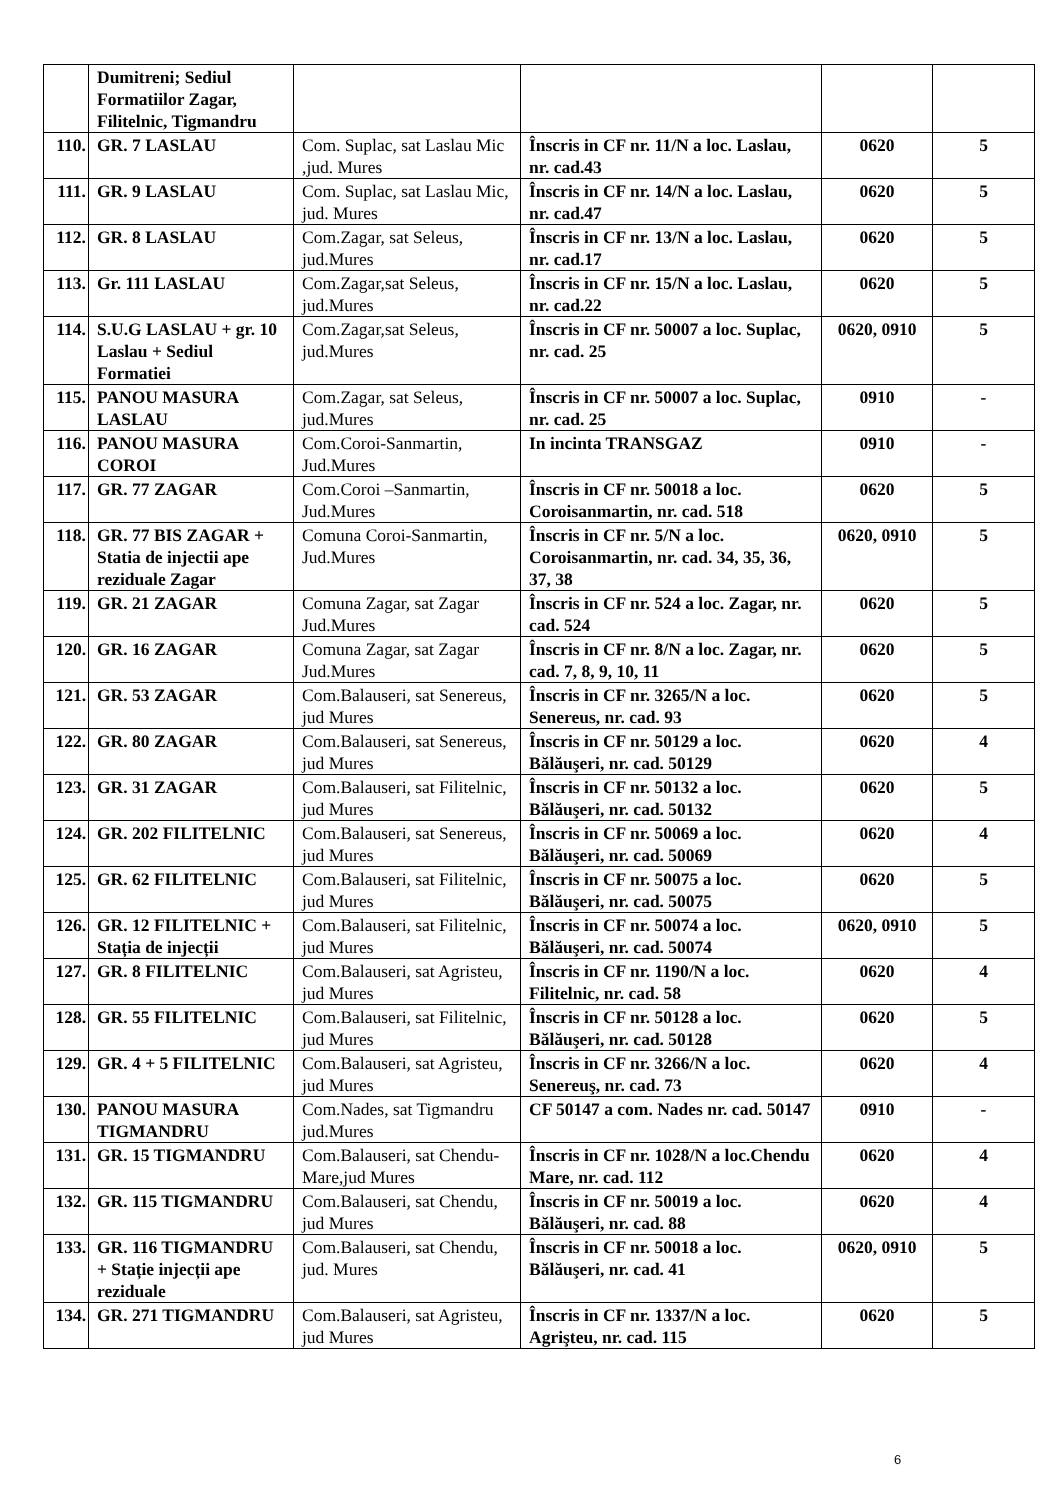| | Dumitreni; Sediul Formatiilor Zagar, Filitelnic, Tigmandru | | | | |
| 110. | GR. 7 LASLAU | Com. Suplac, sat Laslau Mic ,jud. Mures | Înscris in CF nr. 11/N a loc. Laslau, nr. cad.43 | 0620 | 5 |
| 111. | GR. 9 LASLAU | Com. Suplac, sat Laslau Mic, jud. Mures | Înscris in CF nr. 14/N a loc. Laslau, nr. cad.47 | 0620 | 5 |
| 112. | GR. 8 LASLAU | Com.Zagar, sat Seleus, jud.Mures | Înscris in CF nr. 13/N a loc. Laslau, nr. cad.17 | 0620 | 5 |
| 113. | Gr. 111 LASLAU | Com.Zagar,sat Seleus, jud.Mures | Înscris in CF nr. 15/N a loc. Laslau, nr. cad.22 | 0620 | 5 |
| 114. | S.U.G LASLAU + gr. 10 Laslau + Sediul Formatiei | Com.Zagar,sat Seleus, jud.Mures | Înscris in CF nr. 50007 a loc. Suplac, nr. cad. 25 | 0620, 0910 | 5 |
| 115. | PANOU MASURA LASLAU | Com.Zagar, sat Seleus, jud.Mures | Înscris in CF nr. 50007 a loc. Suplac, nr. cad. 25 | 0910 | - |
| 116. | PANOU MASURA COROI | Com.Coroi-Sanmartin, Jud.Mures | In incinta TRANSGAZ | 0910 | - |
| 117. | GR. 77 ZAGAR | Com.Coroi –Sanmartin, Jud.Mures | Înscris in CF nr. 50018 a loc. Coroisanmartin, nr. cad. 518 | 0620 | 5 |
| 118. | GR. 77 BIS ZAGAR + Statia de injectii ape reziduale Zagar | Comuna Coroi-Sanmartin, Jud.Mures | Înscris in CF nr. 5/N a loc. Coroisanmartin, nr. cad. 34, 35, 36, 37, 38 | 0620, 0910 | 5 |
| 119. | GR. 21 ZAGAR | Comuna Zagar, sat Zagar Jud.Mures | Înscris in CF nr. 524 a loc. Zagar, nr. cad. 524 | 0620 | 5 |
| 120. | GR. 16 ZAGAR | Comuna Zagar, sat Zagar Jud.Mures | Înscris in CF nr. 8/N a loc. Zagar, nr. cad. 7, 8, 9, 10, 11 | 0620 | 5 |
| 121. | GR. 53 ZAGAR | Com.Balauseri, sat Senereus, jud Mures | Înscris in CF nr. 3265/N a loc. Senereus, nr. cad. 93 | 0620 | 5 |
| 122. | GR. 80 ZAGAR | Com.Balauseri, sat Senereus, jud Mures | Înscris in CF nr. 50129 a loc. Bălăuşeri, nr. cad. 50129 | 0620 | 4 |
| 123. | GR. 31 ZAGAR | Com.Balauseri, sat Filitelnic, jud Mures | Înscris in CF nr. 50132 a loc. Bălăuşeri, nr. cad. 50132 | 0620 | 5 |
| 124. | GR. 202 FILITELNIC | Com.Balauseri, sat Senereus, jud Mures | Înscris in CF nr. 50069 a loc. Bălăuşeri, nr. cad. 50069 | 0620 | 4 |
| 125. | GR. 62 FILITELNIC | Com.Balauseri, sat Filitelnic, jud Mures | Înscris in CF nr. 50075 a loc. Bălăuşeri, nr. cad. 50075 | 0620 | 5 |
| 126. | GR. 12 FILITELNIC + Stația de injecții | Com.Balauseri, sat Filitelnic, jud Mures | Înscris in CF nr. 50074 a loc. Bălăuşeri, nr. cad. 50074 | 0620, 0910 | 5 |
| 127. | GR. 8 FILITELNIC | Com.Balauseri, sat Agristeu, jud Mures | Înscris in CF nr. 1190/N a loc. Filitelnic, nr. cad. 58 | 0620 | 4 |
| 128. | GR. 55 FILITELNIC | Com.Balauseri, sat Filitelnic, jud Mures | Înscris in CF nr. 50128 a loc. Bălăuşeri, nr. cad. 50128 | 0620 | 5 |
| 129. | GR. 4 + 5 FILITELNIC | Com.Balauseri, sat Agristeu, jud Mures | Înscris in CF nr. 3266/N a loc. Senereuş, nr. cad. 73 | 0620 | 4 |
| 130. | PANOU MASURA TIGMANDRU | Com.Nades, sat Tigmandru jud.Mures | CF 50147 a com. Nades nr. cad. 50147 | 0910 | - |
| 131. | GR. 15 TIGMANDRU | Com.Balauseri, sat Chendu-Mare,jud Mures | Înscris in CF nr. 1028/N a loc.Chendu Mare, nr. cad. 112 | 0620 | 4 |
| 132. | GR. 115 TIGMANDRU | Com.Balauseri, sat Chendu, jud Mures | Înscris in CF nr. 50019 a loc. Bălăuşeri, nr. cad. 88 | 0620 | 4 |
| 133. | GR. 116 TIGMANDRU + Stație injecții ape reziduale | Com.Balauseri, sat Chendu, jud. Mures | Înscris in CF nr. 50018 a loc. Bălăuşeri, nr. cad. 41 | 0620, 0910 | 5 |
| 134. | GR. 271 TIGMANDRU | Com.Balauseri, sat Agristeu, jud Mures | Înscris in CF nr. 1337/N a loc. Agrişteu, nr. cad. 115 | 0620 | 5 |
6